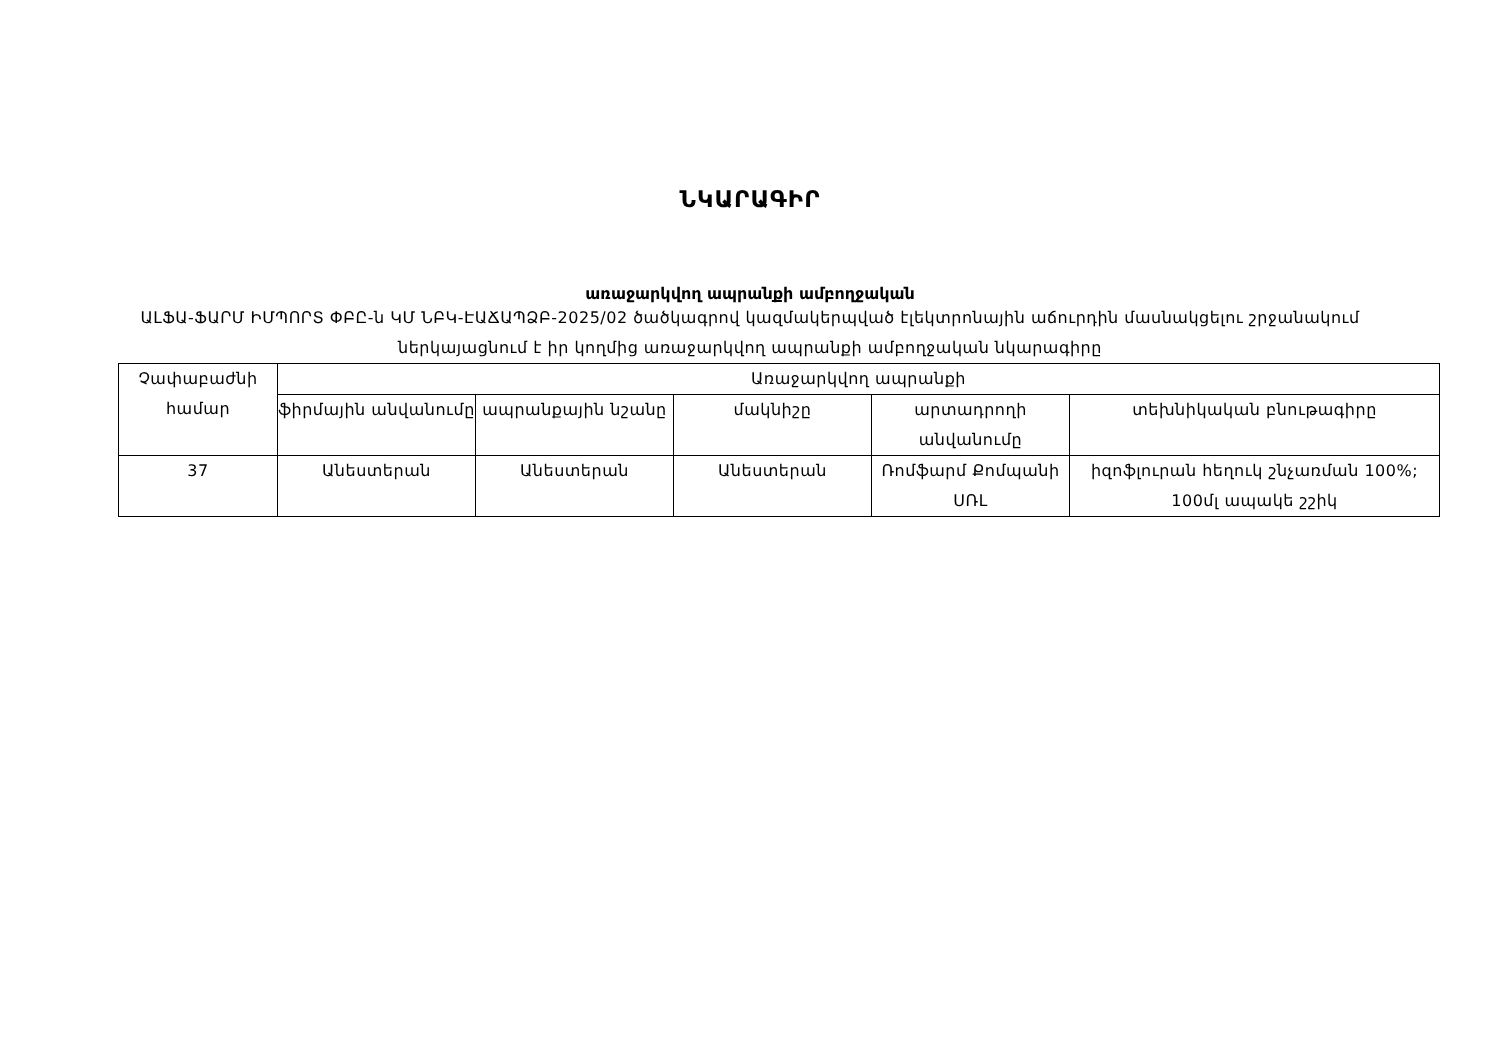ՆԿԱՐԱԳԻՐ
առաջարկվող ապրանքի ամբողջական
ԱԼՖԱ-ՖԱՐՄ ԻՄՊՈՐՏ ՓԲԸ-ն ԿՄ ՆԲԿ-ԷԱՃԱՊՁԲ-2025/02 ծածկագրով կազմակերպված էլեկտրոնային աճուրդին մասնակցելու շրջանակում ներկայացնում է իր կողմից առաջարկվող ապրանքի ամբողջական նկարագիրը
| Չափաբաժնի համար | Առաջարկվող ապրանքի | | | | |
| --- | --- | --- | --- | --- | --- |
| | ֆիրմային անվանումը | ապրանքային նշանը | մակնիշը | արտադրողի անվանումը | տեխնիկական բնութագիրը |
| 37 | Անեստերան | Անեստերան | Անեստերան | Ռոմֆարմ Քոմպանի ՍՌԼ | իզոֆլուրան հեղուկ շնչառման 100%; 100մլ ապակե շշիկ |